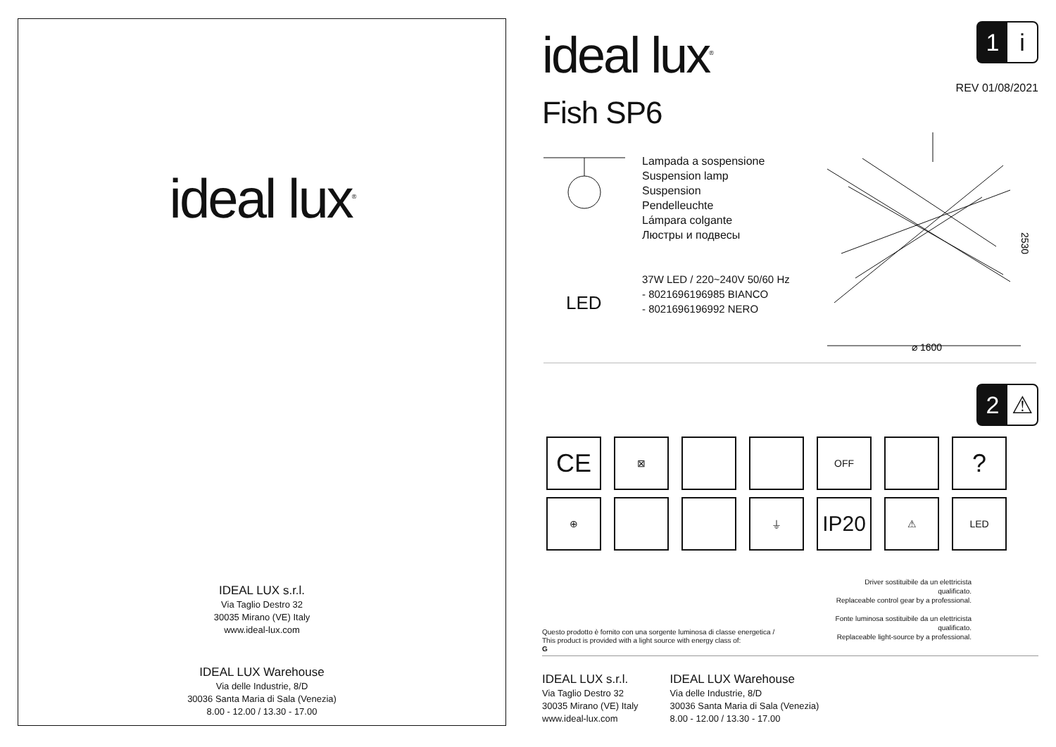ideal lux<sup>®</sup>
IDEAL LUX s.r.l.
Via Taglio Destro 32
30035 Mirano (VE) Italy
www.ideal-lux.com
IDEAL LUX Warehouse
Via delle Industrie, 8/D
30036 Santa Maria di Sala (Venezia)
8.00 - 12.00 / 13.30 - 17.00
ideal lux<sup>®</sup>
1 i
REV 01/08/2021
Fish SP6
Lampada a sospensione
Suspension lamp
Suspension
Pendelleuchte
Lámpara colgante
Люстры и подвесы
LED
37W LED / 220~240V 50/60 Hz
- 8021696196985 BIANCO
- 8021696196992 NERO
⌀ 1600
2530
2 ⚠
CE
⊠
OFF
?
⊕
⏚
IP20
⚠
LED
Driver sostituibile da un elettricista qualificato.
Replaceable control gear by a professional.
Fonte luminosa sostituibile da un elettricista qualificato.
Replaceable light-source by a professional.
Questo prodotto è fornito con una sorgente luminosa di classe energetica /
This product is provided with a light source with energy class of:
G
IDEAL LUX s.r.l.
Via Taglio Destro 32
30035 Mirano (VE) Italy
www.ideal-lux.com
IDEAL LUX Warehouse
Via delle Industrie, 8/D
30036 Santa Maria di Sala (Venezia)
8.00 - 12.00 / 13.30 - 17.00